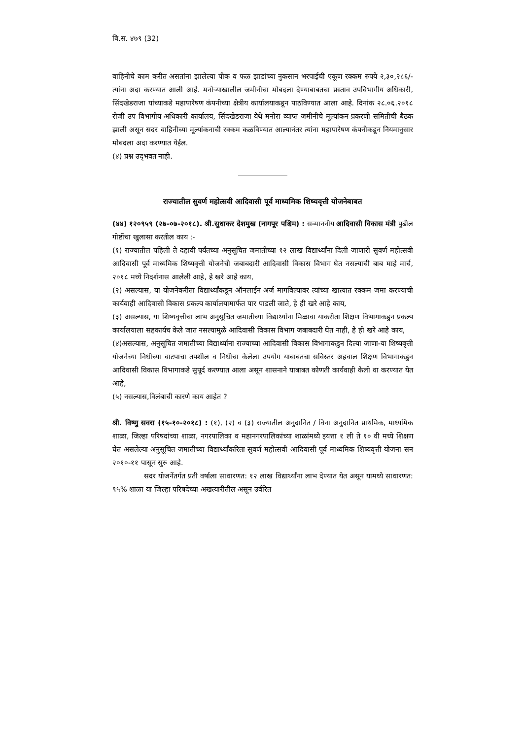वि.स. ४७९ (32)
वाहिनीचे काम करीत असतांना झालेल्या पीक व फळ झाडांच्या नुकसान भरपाईची एकूण रक्कम रुपये २,३०,२८६/- त्यांना अदा करण्यात आली आहे. मनोऱ्याखालील जमीनीचा मोबदला देण्याबाबतचा प्रस्ताव उपविभागीय अधिकारी, सिंदखेडराजा यांच्याकडे महापारेषण कंपनीच्या क्षेत्रीय कार्यालयाकडून पाठविण्यात आला आहे. दिनांक २८.०६.२०१८ रोजी उप विभागीय अधिकारी कार्यालय, सिंदखेडराजा येथे मनोरा व्याप्त जमीनीचे मूल्यांकन प्रकरणी समितीची बैठक झाली असून सदर वाहिनीच्या मूल्यांकनाची रक्कम कळविण्यात आल्यानंतर त्यांना महापारेषण कंपनीकडून नियमानुसार मोबदला अदा करण्यात येईल.
(४) प्रश्न उद्‌भवत नाही.
राज्यातील सुवर्ण महोत्सवी आदिवासी पूर्व माध्यमिक शिष्यवृत्ती योजनेबाबत
(४४) १२०९५९ (२७-०७-२०१८). श्री.सुधाकर देशमुख (नागपूर पश्चिम) : सन्माननीय आदिवासी विकास मंत्री पुढील गोष्टींचा खुलासा करतील काय :-
(१) राज्यातील पहिली ते दहावी पर्यंतच्या अनुसूचित जमातीच्या १२ लाख विद्यार्थ्यांना दिली जाणारी सुवर्ण महोत्सवी आदिवासी पूर्व माध्यमिक शिष्यवृत्ती योजनेची जबाबदारी आदिवासी विकास विभाग घेत नसल्याची बाब माहे मार्च, २०१८ मध्ये निदर्शनास आलेली आहे, हे खरे आहे काय,
(२) असल्यास, या योजनेकरीता विद्यार्थ्यांकडून ऑनलाईन अर्ज मागविल्यावर त्यांच्या खात्यात रक्कम जमा करण्याची कार्यवाही आदिवासी विकास प्रकल्प कार्यालयामार्फत पार पाडली जाते, हे ही खरे आहे काय,
(३) असल्यास, या शिष्यवृत्तीचा लाभ अनुसूचित जमातीच्या विद्यार्थ्यांना मिळावा याकरीता शिक्षण विभागाकडुन प्रकल्प कार्यालयाला सहकार्यच केले जात नसल्यामुळे आदिवासी विकास विभाग जबाबदारी घेत नाही, हे ही खरे आहे काय,
(४)असल्यास, अनुसूचित जमातीच्या विद्यार्थ्यांना राज्याच्या आदिवासी विकास विभागाकडुन दिल्या जाणा-या शिष्यवृत्ती योजनेच्या निधीच्या वाटपाचा तपशील व निधीचा केलेला उपयोग याबाबतचा सविस्तर अहवाल शिक्षण विभागाकडुन आदिवासी विकास विभागाकडे सुपूर्द करण्यात आला असून शासनाने याबाबत कोणती कार्यवाही केली वा करण्यात येत आहे,
(५) नसल्यास,विलंबाची कारणे काय आहेत ?
श्री. विष्णु सवरा (१५-१०-२०१८) : (१), (२) व (३) राज्यातील अनुदानित / विना अनुदानित प्राथमिक, माध्यमिक शाळा, जिल्हा परिषदांच्या शाळा, नगरपालिका व महानगरपालिकांच्या शाळांमध्ये इयत्ता १ ली ते १० वी मध्ये शिक्षण घेत असलेल्या अनुसूचित जमातीच्या विद्यार्थ्यांकरिता सुवर्ण महोत्सवी आदिवासी पूर्व माध्यमिक शिष्यवृत्ती योजना सन २०१०-११ पासून सुरु आहे.
सदर योजनेंतर्गत प्रती वर्षाला साधारणत: १२ लाख विद्यार्थ्यांना लाभ देण्यात येत असून यामध्ये साधारणत: ९५% शाळा या जिल्हा परिषदेच्या अखत्यारीतील असून उर्वरित